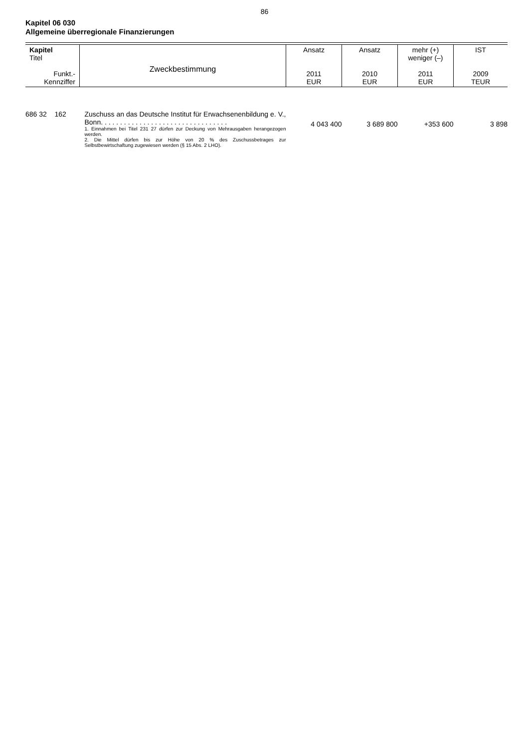86
Kapitel 06 030
Allgemeine überregionale Finanzierungen
| Kapitel Titel Funkt.- Kennziffer | Zweckbestimmung | Ansatz 2011 EUR | Ansatz 2010 EUR | mehr (+) weniger (–) 2011 EUR | IST 2009 TEUR |
| 686 32 162 | Zuschuss an das Deutsche Institut für Erwachsenenbildung e. V., Bonn. . . . . . . . . . . . . . . . . . . . . . . . . . . . . . . . . 1. Einnahmen bei Titel 231 27 dürfen zur Deckung von Mehrausgaben herangezogen werden. 2. Die Mittel dürfen bis zur Höhe von 20 % des Zuschussbetrages zur Selbstbewirtschaftung zugewiesen werden (§ 15 Abs. 2 LHO). | 4 043 400 | 3 689 800 | +353 600 | 3 898 |